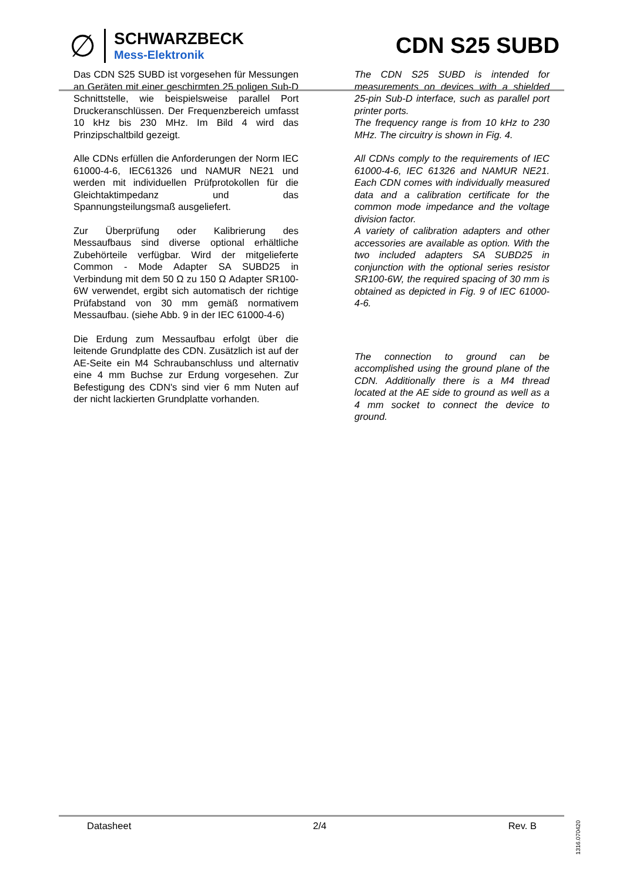∅
SCHWARZBECK
Mess-Elektronik
CDN S25 SUBD
Das CDN S25 SUBD ist vorgesehen für Messungen an Geräten mit einer geschirmten 25 poligen Sub-D Schnittstelle, wie beispielsweise parallel Port Druckeranschlüssen. Der Frequenzbereich umfasst 10 kHz bis 230 MHz. Im Bild 4 wird das Prinzipschaltbild gezeigt.
Alle CDNs erfüllen die Anforderungen der Norm IEC 61000-4-6, IEC61326 und NAMUR NE21 und werden mit individuellen Prüfprotokollen für die Gleichtaktimpedanz und das Spannungsteilungsmaß ausgeliefert.
Zur Überprüfung oder Kalibrierung des Messaufbaus sind diverse optional erhältliche Zubehörteile verfügbar. Wird der mitgelieferte Common - Mode Adapter SA SUBD25 in Verbindung mit dem 50 Ω zu 150 Ω Adapter SR100-6W verwendet, ergibt sich automatisch der richtige Prüfabstand von 30 mm gemäß normativem Messaufbau. (siehe Abb. 9 in der IEC 61000-4-6)
Die Erdung zum Messaufbau erfolgt über die leitende Grundplatte des CDN. Zusätzlich ist auf der AE-Seite ein M4 Schraubanschluss und alternativ eine 4 mm Buchse zur Erdung vorgesehen. Zur Befestigung des CDN's sind vier 6 mm Nuten auf der nicht lackierten Grundplatte vorhanden.
The CDN S25 SUBD is intended for measurements on devices with a shielded 25-pin Sub-D interface, such as parallel port printer ports.
The frequency range is from 10 kHz to 230 MHz. The circuitry is shown in Fig. 4.
All CDNs comply to the requirements of IEC 61000-4-6, IEC 61326 and NAMUR NE21. Each CDN comes with individually measured data and a calibration certificate for the common mode impedance and the voltage division factor.
A variety of calibration adapters and other accessories are available as option. With the two included adapters SA SUBD25 in conjunction with the optional series resistor SR100-6W, the required spacing of 30 mm is obtained as depicted in Fig. 9 of IEC 61000-4-6.
The connection to ground can be accomplished using the ground plane of the CDN. Additionally there is a M4 thread located at the AE side to ground as well as a 4 mm socket to connect the device to ground.
Datasheet 2/4 Rev. B
1316.070420